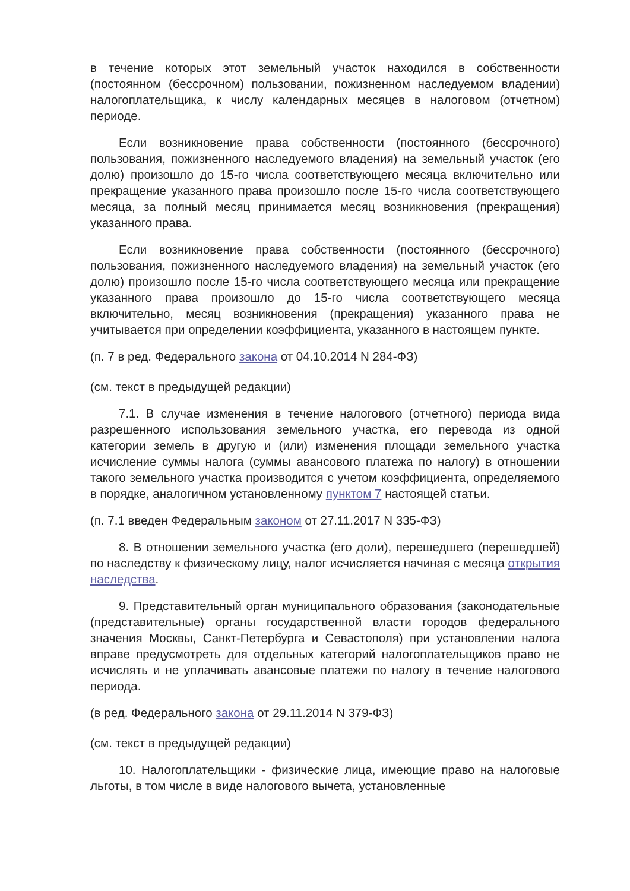в течение которых этот земельный участок находился в собственности (постоянном (бессрочном) пользовании, пожизненном наследуемом владении) налогоплательщика, к числу календарных месяцев в налоговом (отчетном) периоде.
Если возникновение права собственности (постоянного (бессрочного) пользования, пожизненного наследуемого владения) на земельный участок (его долю) произошло до 15-го числа соответствующего месяца включительно или прекращение указанного права произошло после 15-го числа соответствующего месяца, за полный месяц принимается месяц возникновения (прекращения) указанного права.
Если возникновение права собственности (постоянного (бессрочного) пользования, пожизненного наследуемого владения) на земельный участок (его долю) произошло после 15-го числа соответствующего месяца или прекращение указанного права произошло до 15-го числа соответствующего месяца включительно, месяц возникновения (прекращения) указанного права не учитывается при определении коэффициента, указанного в настоящем пункте.
(п. 7 в ред. Федерального закона от 04.10.2014 N 284-ФЗ)
(см. текст в предыдущей редакции)
7.1. В случае изменения в течение налогового (отчетного) периода вида разрешенного использования земельного участка, его перевода из одной категории земель в другую и (или) изменения площади земельного участка исчисление суммы налога (суммы авансового платежа по налогу) в отношении такого земельного участка производится с учетом коэффициента, определяемого в порядке, аналогичном установленному пунктом 7 настоящей статьи.
(п. 7.1 введен Федеральным законом от 27.11.2017 N 335-ФЗ)
8. В отношении земельного участка (его доли), перешедшего (перешедшей) по наследству к физическому лицу, налог исчисляется начиная с месяца открытия наследства.
9. Представительный орган муниципального образования (законодательные (представительные) органы государственной власти городов федерального значения Москвы, Санкт-Петербурга и Севастополя) при установлении налога вправе предусмотреть для отдельных категорий налогоплательщиков право не исчислять и не уплачивать авансовые платежи по налогу в течение налогового периода.
(в ред. Федерального закона от 29.11.2014 N 379-ФЗ)
(см. текст в предыдущей редакции)
10. Налогоплательщики - физические лица, имеющие право на налоговые льготы, в том числе в виде налогового вычета, установленные